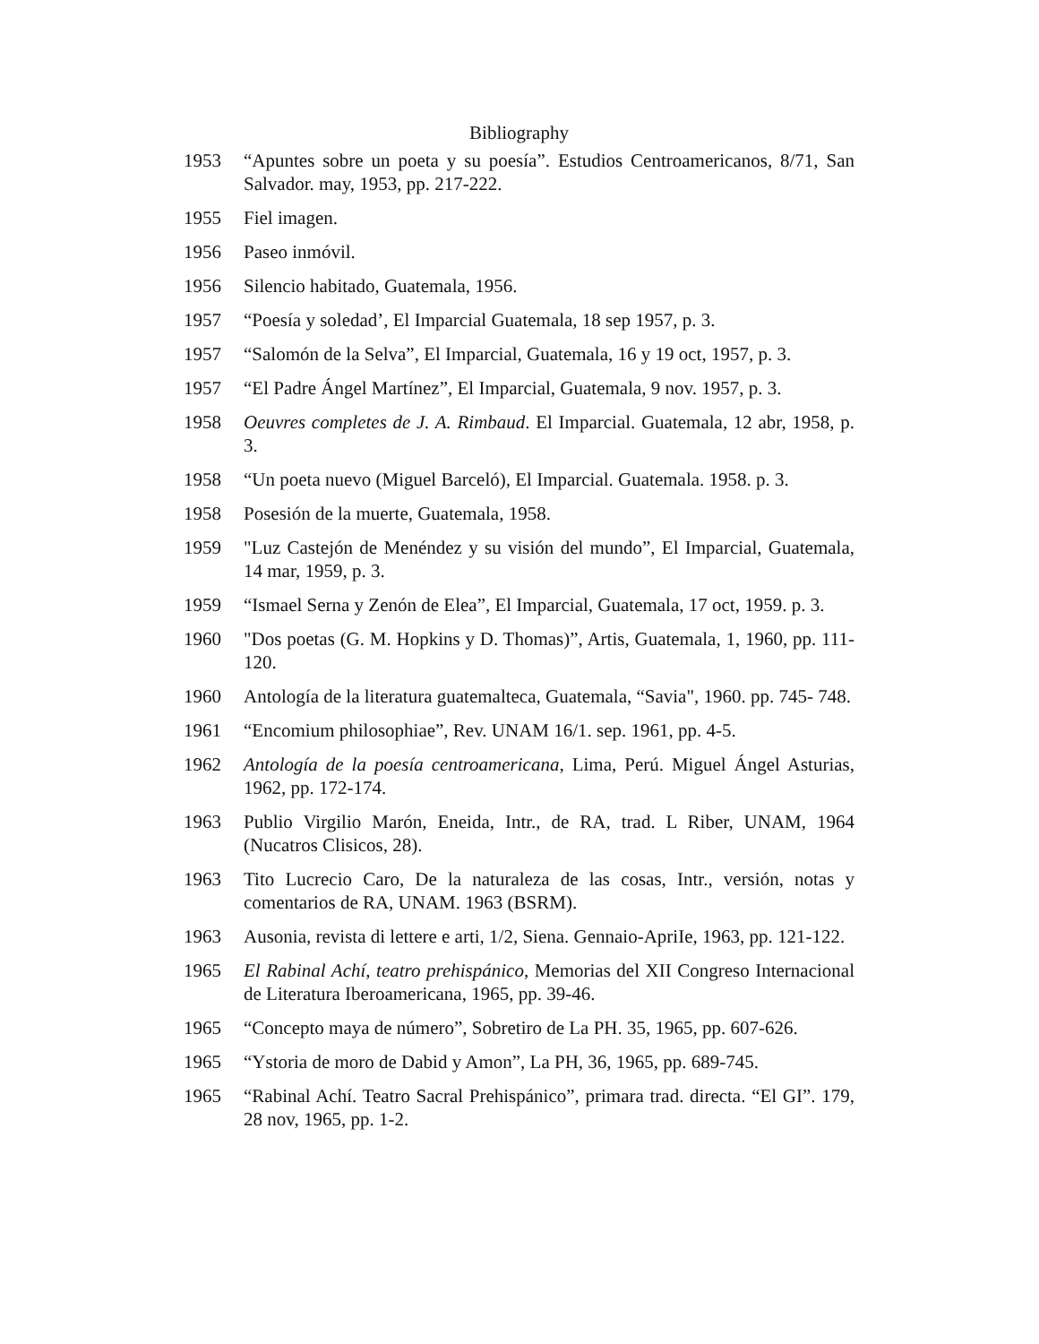Bibliography
1953 “Apuntes sobre un poeta y su poesía”. Estudios Centroamericanos, 8/71, San Salvador. may, 1953, pp. 217-222.
1955 Fiel imagen.
1956 Paseo inmóvil.
1956 Silencio habitado, Guatemala, 1956.
1957 “Poesía y soledad’, El Imparcial Guatemala, 18 sep 1957, p. 3.
1957 “Salomón de la Selva”, El Imparcial, Guatemala, 16 y 19 oct, 1957, p. 3.
1957 “El Padre Ángel Martínez”, El Imparcial, Guatemala, 9 nov. 1957, p. 3.
1958 Oeuvres completes de J. A. Rimbaud. El Imparcial. Guatemala, 12 abr, 1958, p. 3.
1958 “Un poeta nuevo (Miguel Barceló), El Imparcial. Guatemala. 1958. p. 3.
1958 Posesión de la muerte, Guatemala, 1958.
1959 "Luz Castejón de Menéndez y su visión del mundo”, El Imparcial, Guatemala, 14 mar, 1959, p. 3.
1959 “Ismael Serna y Zenón de Elea”, El Imparcial, Guatemala, 17 oct, 1959. p. 3.
1960 "Dos poetas (G. M. Hopkins y D. Thomas)”, Artis, Guatemala, 1, 1960, pp. 111-120.
1960 Antología de la literatura guatemalteca, Guatemala, “Savia", 1960. pp. 745- 748.
1961 “Encomium philosophiae”, Rev. UNAM 16/1. sep. 1961, pp. 4-5.
1962 Antología de la poesía centroamericana, Lima, Perú. Miguel Ángel Asturias, 1962, pp. 172-174.
1963 Publio Virgilio Marón, Eneida, Intr., de RA, trad. L Riber, UNAM, 1964 (Nucatros Clisicos, 28).
1963 Tito Lucrecio Caro, De la naturaleza de las cosas, Intr., versión, notas y comentarios de RA, UNAM. 1963 (BSRM).
1963 Ausonia, revista di lettere e arti, 1/2, Siena. Gennaio-ApriIe, 1963, pp. 121-122.
1965 El Rabinal Achí, teatro prehispánico, Memorias del XII Congreso Internacional de Literatura Iberoamericana, 1965, pp. 39-46.
1965 “Concepto maya de número”, Sobretiro de La PH. 35, 1965, pp. 607-626.
1965 “Ystoria de moro de Dabid y Amon”, La PH, 36, 1965, pp. 689-745.
1965 “Rabinal Achí. Teatro Sacral Prehispánico”, primara trad. directa. “El GI”. 179, 28 nov, 1965, pp. 1-2.